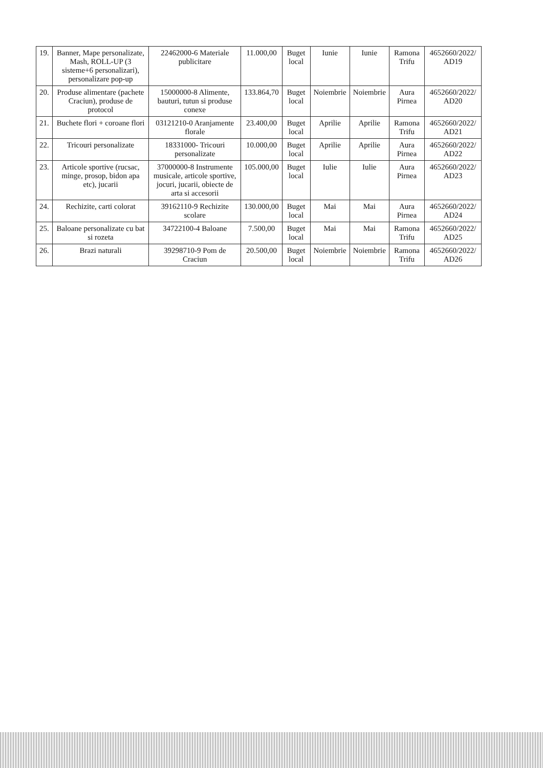| 19. | Banner, Mape personalizate, Mash, ROLL-UP (3 sisteme+6 personalizari), personalizare pop-up | 22462000-6 Materiale publicitare | 11.000,00 | Buget local | Iunie | Iunie | Ramona Trifu | 4652660/2022/ AD19 |
| 20. | Produse alimentare (pachete Craciun), produse de protocol | 15000000-8 Alimente, bauturi, tutun si produse conexe | 133.864,70 | Buget local | Noiembrie | Noiembrie | Aura Pirnea | 4652660/2022/ AD20 |
| 21. | Buchete flori + coroane flori | 03121210-0 Aranjamente florale | 23.400,00 | Buget local | Aprilie | Aprilie | Ramona Trifu | 4652660/2022/ AD21 |
| 22. | Tricouri personalizate | 18331000- Tricouri personalizate | 10.000,00 | Buget local | Aprilie | Aprilie | Aura Pirnea | 4652660/2022/ AD22 |
| 23. | Articole sportive (rucsac, minge, prosop, bidon apa etc), jucarii | 37000000-8 Instrumente musicale, articole sportive, jocuri, jucarii, obiecte de arta si accesorii | 105.000,00 | Buget local | Iulie | Iulie | Aura Pirnea | 4652660/2022/ AD23 |
| 24. | Rechizite, carti colorat | 39162110-9 Rechizite scolare | 130.000,00 | Buget local | Mai | Mai | Aura Pirnea | 4652660/2022/ AD24 |
| 25. | Baloane personalizate cu bat si rozeta | 34722100-4 Baloane | 7.500,00 | Buget local | Mai | Mai | Ramona Trifu | 4652660/2022/ AD25 |
| 26. | Brazi naturali | 39298710-9 Pom de Craciun | 20.500,00 | Buget local | Noiembrie | Noiembrie | Ramona Trifu | 4652660/2022/ AD26 |